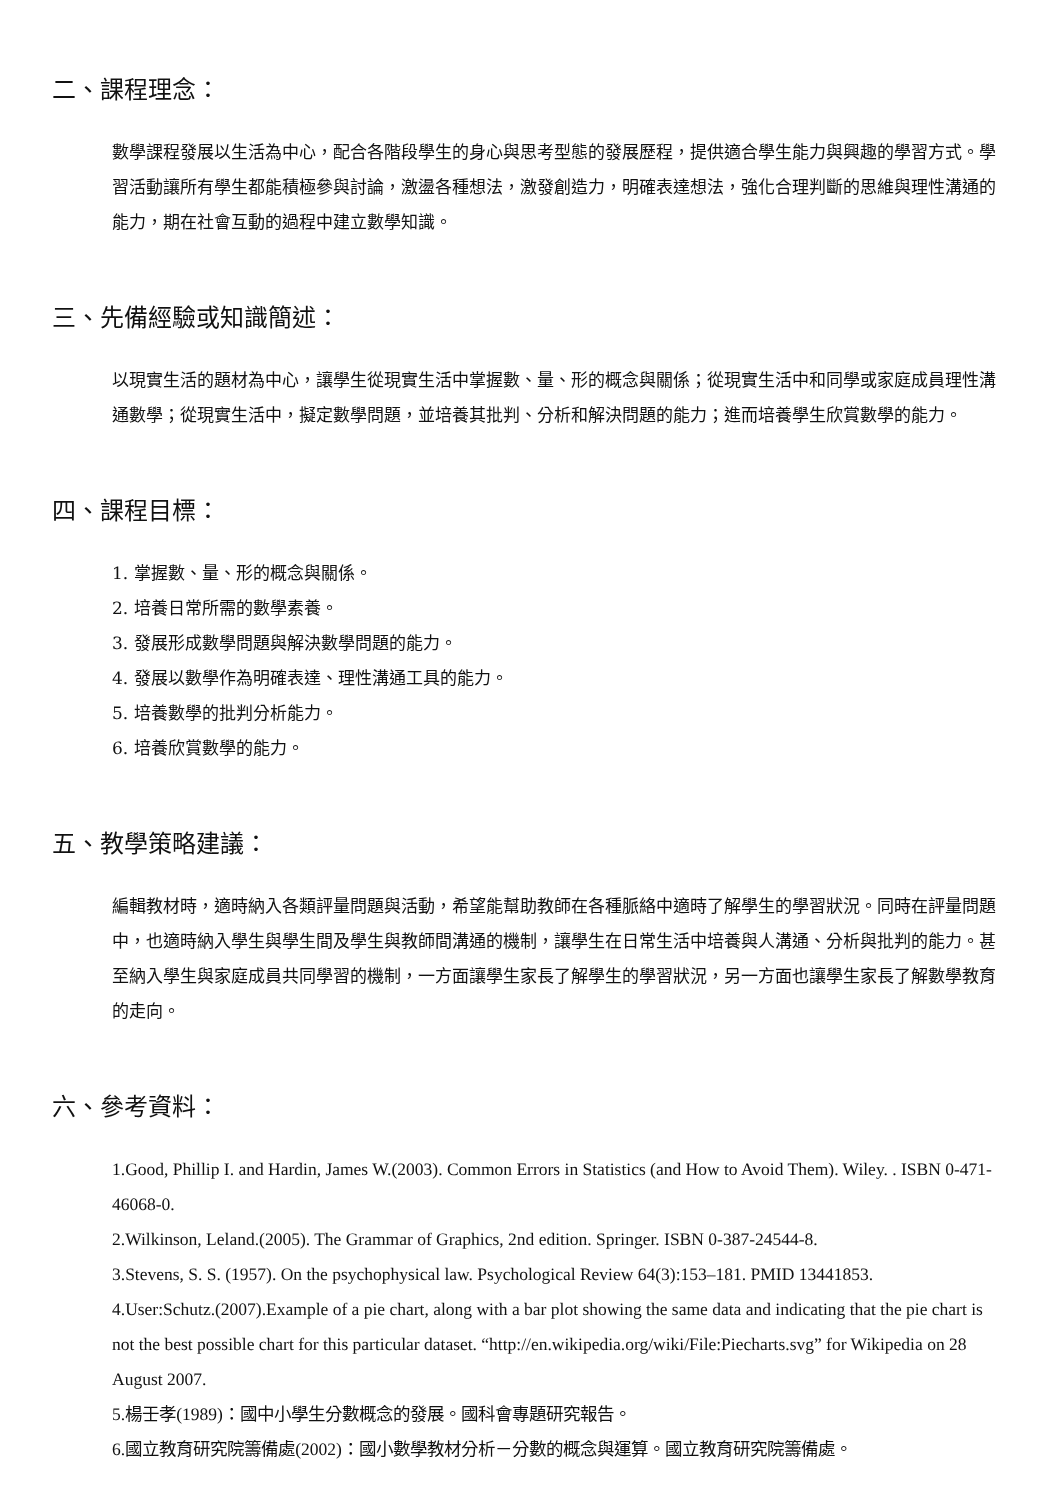二、課程理念：
數學課程發展以生活為中心，配合各階段學生的身心與思考型態的發展歷程，提供適合學生能力與興趣的學習方式。學習活動讓所有學生都能積極參與討論，激盪各種想法，激發創造力，明確表達想法，強化合理判斷的思維與理性溝通的能力，期在社會互動的過程中建立數學知識。
三、先備經驗或知識簡述：
以現實生活的題材為中心，讓學生從現實生活中掌握數、量、形的概念與關係；從現實生活中和同學或家庭成員理性溝通數學；從現實生活中，擬定數學問題，並培養其批判、分析和解決問題的能力；進而培養學生欣賞數學的能力。
四、課程目標：
1. 掌握數、量、形的概念與關係。
2. 培養日常所需的數學素養。
3. 發展形成數學問題與解決數學問題的能力。
4. 發展以數學作為明確表達、理性溝通工具的能力。
5. 培養數學的批判分析能力。
6. 培養欣賞數學的能力。
五、教學策略建議：
編輯教材時，適時納入各類評量問題與活動，希望能幫助教師在各種脈絡中適時了解學生的學習狀況。同時在評量問題中，也適時納入學生與學生間及學生與教師間溝通的機制，讓學生在日常生活中培養與人溝通、分析與批判的能力。甚至納入學生與家庭成員共同學習的機制，一方面讓學生家長了解學生的學習狀況，另一方面也讓學生家長了解數學教育的走向。
六、參考資料：
1.Good, Phillip I. and Hardin, James W.(2003). Common Errors in Statistics (and How to Avoid Them). Wiley. . ISBN 0-471-46068-0.
2.Wilkinson, Leland.(2005). The Grammar of Graphics, 2nd edition. Springer. ISBN 0-387-24544-8.
3.Stevens, S. S. (1957). On the psychophysical law. Psychological Review 64(3):153–181. PMID 13441853.
4.User:Schutz.(2007).Example of a pie chart, along with a bar plot showing the same data and indicating that the pie chart is not the best possible chart for this particular dataset. “http://en.wikipedia.org/wiki/File:Piecharts.svg” for Wikipedia on 28 August 2007.
5.楊壬孝(1989)：國中小學生分數概念的發展。國科會專題研究報告。
6.國立教育研究院籌備處(2002)：國小數學教材分析－分數的概念與運算。國立教育研究院籌備處。